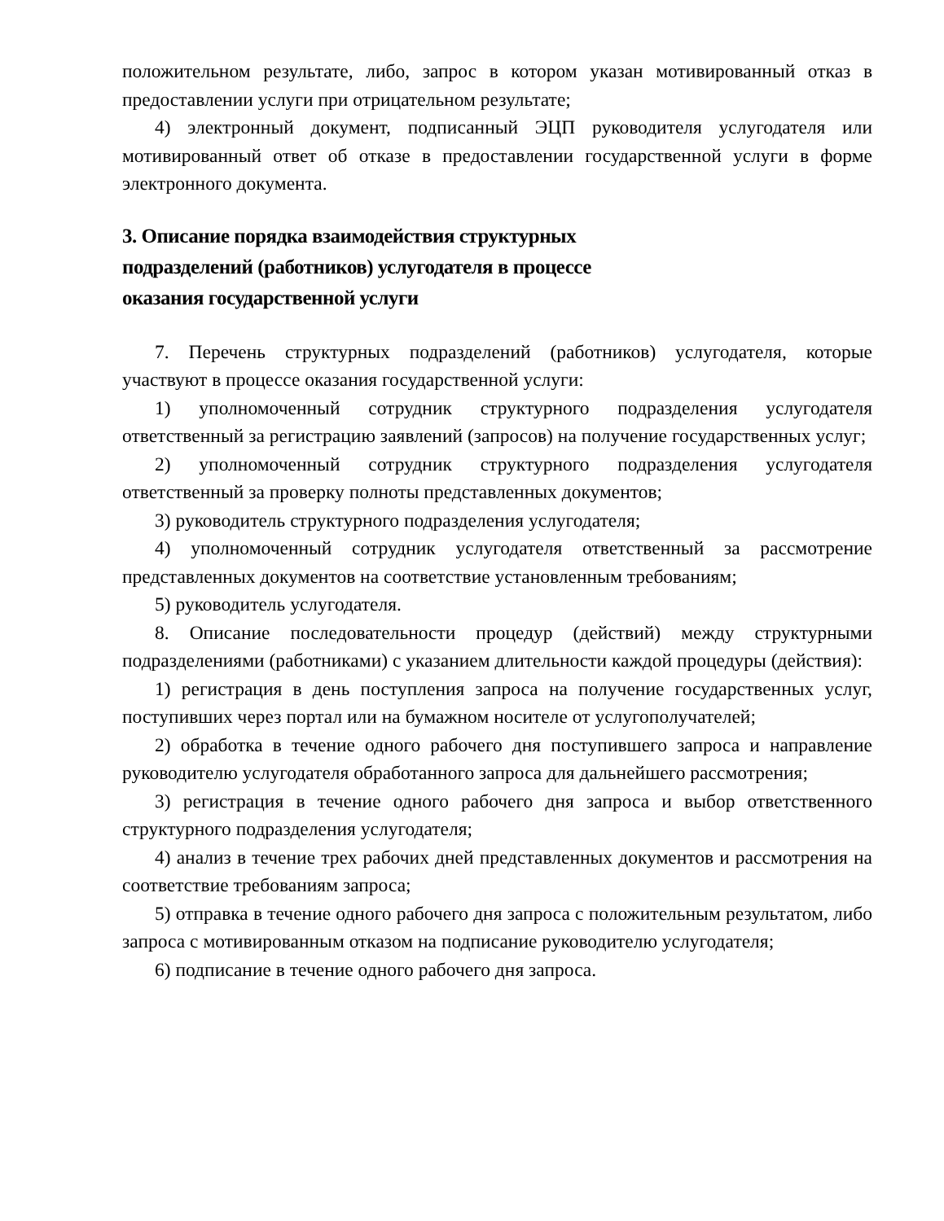положительном результате, либо, запрос в котором указан мотивированный отказ в предоставлении услуги при отрицательном результате;
4) электронный документ, подписанный ЭЦП руководителя услугодателя или мотивированный ответ об отказе в предоставлении государственной услуги в форме электронного документа.
3. Описание порядка взаимодействия структурных
подразделений (работников) услугодателя в процессе
оказания государственной услуги
7. Перечень структурных подразделений (работников) услугодателя, которые участвуют в процессе оказания государственной услуги:
1) уполномоченный сотрудник структурного подразделения услугодателя ответственный за регистрацию заявлений (запросов) на получение государственных услуг;
2) уполномоченный сотрудник структурного подразделения услугодателя ответственный за проверку полноты представленных документов;
3) руководитель структурного подразделения услугодателя;
4) уполномоченный сотрудник услугодателя ответственный за рассмотрение представленных документов на соответствие установленным требованиям;
5) руководитель услугодателя.
8. Описание последовательности процедур (действий) между структурными подразделениями (работниками) с указанием длительности каждой процедуры (действия):
1) регистрация в день поступления запроса на получение государственных услуг, поступивших через портал или на бумажном носителе от услугополучателей;
2) обработка в течение одного рабочего дня поступившего запроса и направление руководителю услугодателя обработанного запроса для дальнейшего рассмотрения;
3) регистрация в течение одного рабочего дня запроса и выбор ответственного структурного подразделения услугодателя;
4) анализ в течение трех рабочих дней представленных документов и рассмотрения на соответствие требованиям запроса;
5) отправка в течение одного рабочего дня запроса с положительным результатом, либо запроса с мотивированным отказом на подписание руководителю услугодателя;
6) подписание в течение одного рабочего дня запроса.